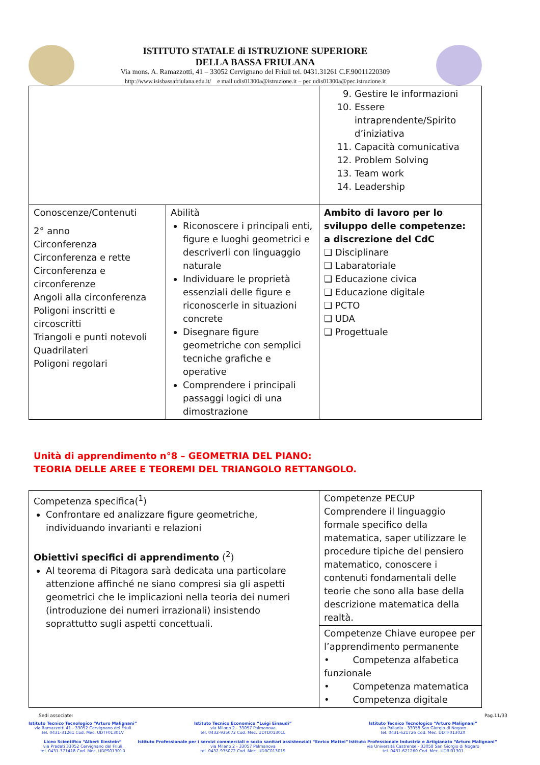ISTITUTO STATALE di ISTRUZIONE SUPERIORE
DELLA BASSA FRIULANA
Via mons. A. Ramazzotti, 41 – 33052 Cervignano del Friuli tel. 0431.31261 C.F.90011220309
http://www.isisbassafriulana.edu.it/ e mail udis01300a@istruzione.it – pec udis01300a@pec.istruzione.it
| | | 9. Gestire le informazioni 10. Essere intraprendente/Spirito d’iniziativa 11. Capacità comunicativa 12. Problem Solving 13. Team work 14. Leadership |
| Conoscenze/Contenuti 2° anno Circonferenza Circonferenza e rette Circonferenza e circonferenze Angoli alla circonferenza Poligoni inscritti e circoscritti Triangoli e punti notevoli Quadrilateri Poligoni regolari | Abilità Riconoscere i principali enti, figure e luoghi geometrici e descriverli con linguaggio naturale Individuare le proprietà essenziali delle figure e riconoscerle in situazioni concrete Disegnare figure geometriche con semplici tecniche grafiche e operative Comprendere i principali passaggi logici di una dimostrazione | Ambito di lavoro per lo sviluppo delle competenze: a discrezione del CdC ❑ Disciplinare ❑ Labaratoriale ❑ Educazione civica ❑ Educazione digitale ❑ PCTO ❑ UDA ❑ Progettuale |
Unità di apprendimento n°8 – GEOMETRIA DEL PIANO:
TEORIA DELLE AREE E TEOREMI DEL TRIANGOLO RETTANGOLO.
| Competenza specifica(<sup>1</sup>) Confrontare ed analizzare figure geometriche, individuando invarianti e relazioni Obiettivi specifici di apprendimento (<sup>2</sup>) Al teorema di Pitagora sarà dedicata una particolare attenzione affinché ne siano compresi sia gli aspetti geometrici che le implicazioni nella teoria dei numeri (introduzione dei numeri irrazionali) insistendo soprattutto sugli aspetti concettuali. | Competenze PECUP Comprendere il linguaggio formale specifico della matematica, saper utilizzare le procedure tipiche del pensiero matematico, conoscere i contenuti fondamentali delle teorie che sono alla base della descrizione matematica della realtà. |
| | Competenze Chiave europee per l’apprendimento permanente • Competenza alfabetica funzionale • Competenza matematica • Competenza digitale |
Sedi associate: Pag.11/33
Istituto Tecnico Tecnologico “Arturo Malignani”
via Ramazzotti 41 - 33052 Cervignano del Friuli
tel. 0431-31261 Cod. Mec. UDTF01301V
Liceo Scientifico “Albert Einstein”
via Pradati 33052 Cervignano del Friuli
tel. 0431-371418 Cod. Mec. UDPS01301R
Istituto Tecnico Economico “Luigi Einaudi”
via Milano 2 - 33057 Palmanova
tel. 0432-935072 Cod. Mec. UDTD01301L
Istituto Professionale per i servizi commerciali e socio sanitari assistenziali “Enrico Mattei”
via Milano 2 - 33057 Palmanova
tel. 0432-935072 Cod. Mec. UDRC013019
Istituto Tecnico Tecnologico “Arturo Malignani”
via Palladio - 33058 San Giorgio di Nogaro
tel. 0431-621726 Cod. Mec. UDTF01302X
Istituto Professionale Industria e Artigianato “Arturo Malignani”
via Università Castrense - 33058 San Giorgio di Nogaro
tel. 0431-621260 Cod. Mec. UDRI01301